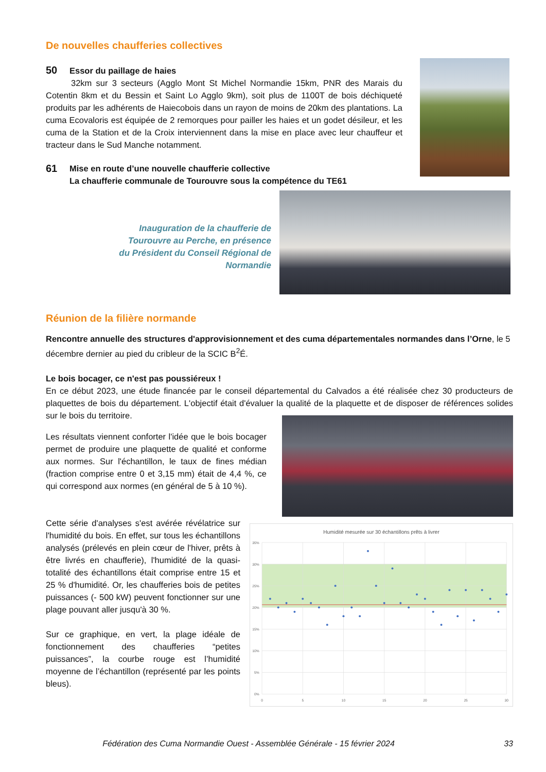De nouvelles chaufferies collectives
50 Essor du paillage de haies
32km sur 3 secteurs (Agglo Mont St Michel Normandie 15km, PNR des Marais du Cotentin 8km et du Bessin et Saint Lo Agglo 9km), soit plus de 1100T de bois déchiqueté produits par les adhérents de Haiecobois dans un rayon de moins de 20km des plantations. La cuma Ecovaloris est équipée de 2 remorques pour pailler les haies et un godet désileur, et les cuma de la Station et de la Croix interviennent dans la mise en place avec leur chauffeur et tracteur dans le Sud Manche notamment.
61
Mise en route d’une nouvelle chaufferie collective
La chaufferie communale de Tourouvre sous la compétence du TE61
Inauguration de la chaufferie de Tourouvre au Perche, en présence du Président du Conseil Régional de Normandie
Réunion de la filière normande
Rencontre annuelle des structures d'approvisionnement et des cuma départementales normandes dans l’Orne, le 5 décembre dernier au pied du cribleur de la SCIC B<sup>2</sup>É.
Le bois bocager, ce n'est pas poussiéreux !
En ce début 2023, une étude financée par le conseil départemental du Calvados a été réalisée chez 30 producteurs de plaquettes de bois du département. L'objectif était d'évaluer la qualité de la plaquette et de disposer de références solides sur le bois du territoire.
Les résultats viennent conforter l'idée que le bois bocager permet de produire une plaquette de qualité et conforme aux normes. Sur l'échantillon, le taux de fines médian (fraction comprise entre 0 et 3,15 mm) était de 4,4 %, ce qui correspond aux normes (en général de 5 à 10 %).
Cette série d'analyses s'est avérée révélatrice sur l'humidité du bois. En effet, sur tous les échantillons analysés (prélevés en plein cœur de l'hiver, prêts à être livrés en chaufferie), l'humidité de la quasi-totalité des échantillons était comprise entre 15 et 25 % d'humidité. Or, les chaufferies bois de petites puissances (- 500 kW) peuvent fonctionner sur une plage pouvant aller jusqu'à 30 %.
Sur ce graphique, en vert, la plage idéale de fonctionnement des chaufferies “petites puissances”, la courbe rouge est l’humidité moyenne de l’échantillon (représenté par les points bleus).
Humidité mesurée sur 30 échantillons prêts à livrer
35%
30%
25%
20%
15%
10%
5%
0%
0
5
10
15
20
25
30
Fédération des Cuma Normandie Ouest - Assemblée Générale - 15 février 2024
33